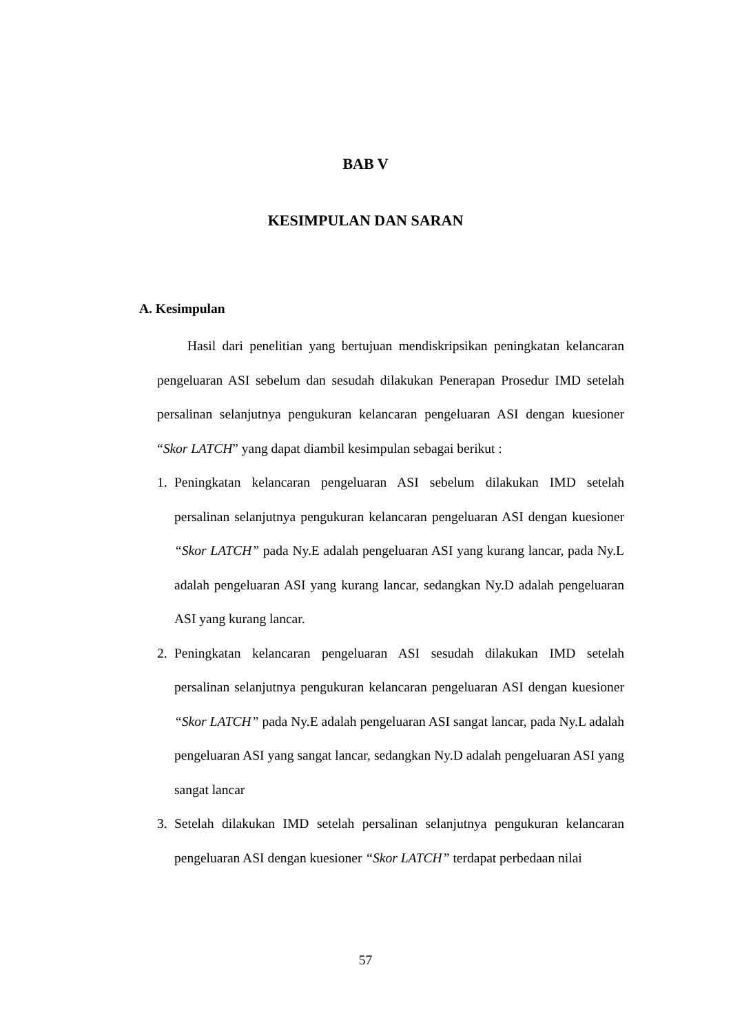BAB V
KESIMPULAN DAN SARAN
A. Kesimpulan
Hasil dari penelitian yang bertujuan mendiskripsikan peningkatan kelancaran pengeluaran ASI sebelum dan sesudah dilakukan Penerapan Prosedur IMD setelah persalinan selanjutnya pengukuran kelancaran pengeluaran ASI dengan kuesioner “Skor LATCH” yang dapat diambil kesimpulan sebagai berikut :
1. Peningkatan kelancaran pengeluaran ASI sebelum dilakukan IMD setelah persalinan selanjutnya pengukuran kelancaran pengeluaran ASI dengan kuesioner “Skor LATCH” pada Ny.E adalah pengeluaran ASI yang kurang lancar, pada Ny.L adalah pengeluaran ASI yang kurang lancar, sedangkan Ny.D adalah pengeluaran ASI yang kurang lancar.
2. Peningkatan kelancaran pengeluaran ASI sesudah dilakukan IMD setelah persalinan selanjutnya pengukuran kelancaran pengeluaran ASI dengan kuesioner “Skor LATCH” pada Ny.E adalah pengeluaran ASI sangat lancar, pada Ny.L adalah pengeluaran ASI yang sangat lancar, sedangkan Ny.D adalah pengeluaran ASI yang sangat lancar
3. Setelah dilakukan IMD setelah persalinan selanjutnya pengukuran kelancaran pengeluaran ASI dengan kuesioner “Skor LATCH” terdapat perbedaan nilai
57